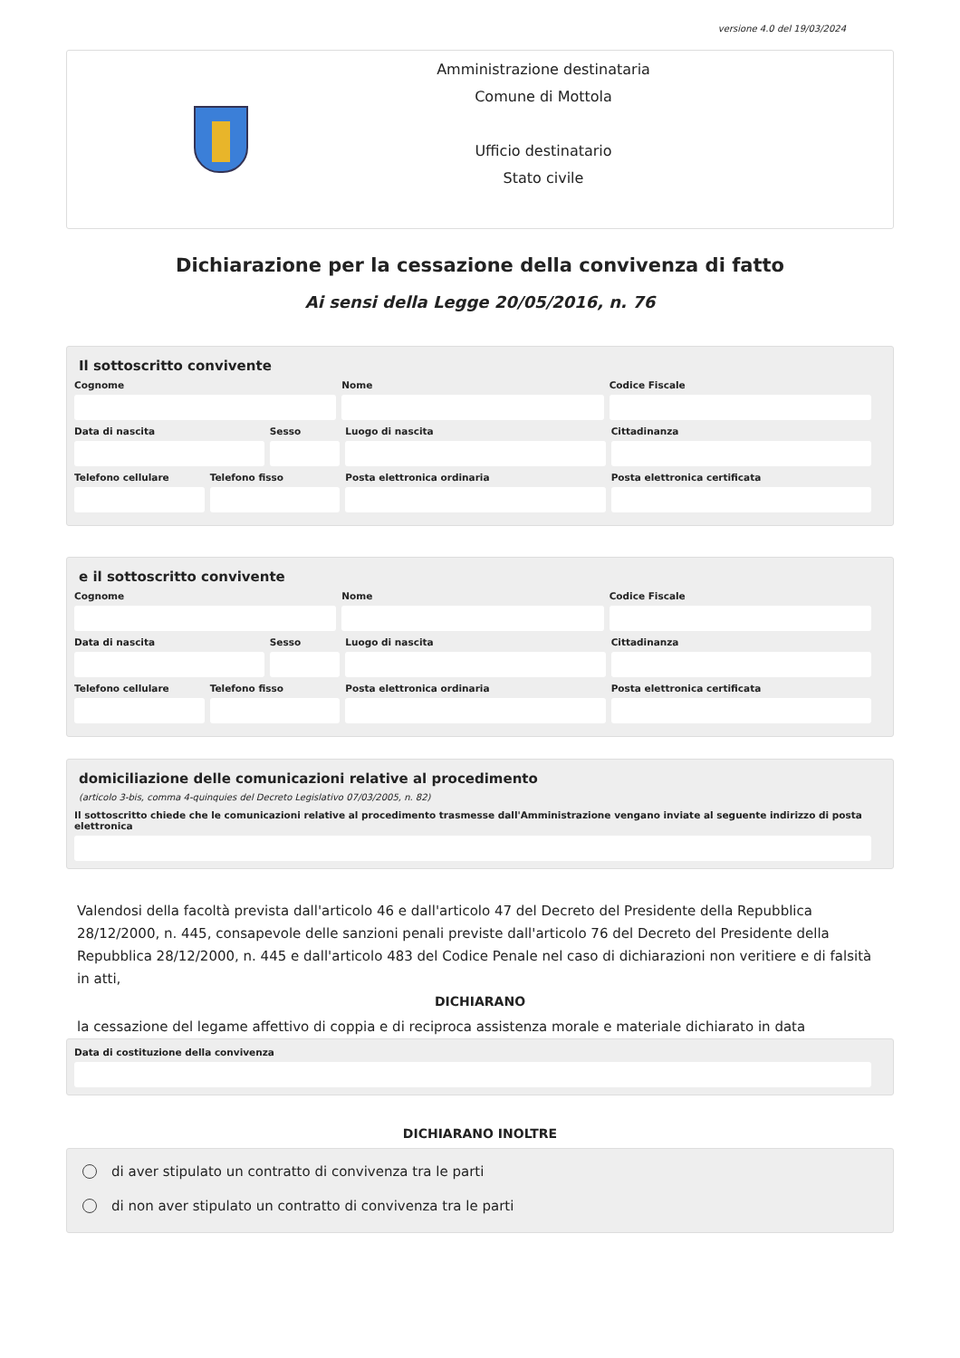versione 4.0 del 19/03/2024
Amministrazione destinataria
Comune di Mottola
Ufficio destinatario
Stato civile
Dichiarazione per la cessazione della convivenza di fatto
Ai sensi della Legge 20/05/2016, n. 76
Il sottoscritto convivente
Cognome Nome Codice Fiscale
Data di nascita Sesso Luogo di nascita Cittadinanza
Telefono cellulare Telefono fisso Posta elettronica ordinaria Posta elettronica certificata
e il sottoscritto convivente
Cognome Nome Codice Fiscale
Data di nascita Sesso Luogo di nascita Cittadinanza
Telefono cellulare Telefono fisso Posta elettronica ordinaria Posta elettronica certificata
domiciliazione delle comunicazioni relative al procedimento
(articolo 3-bis, comma 4-quinquies del Decreto Legislativo 07/03/2005, n. 82)
Il sottoscritto chiede che le comunicazioni relative al procedimento trasmesse dall'Amministrazione vengano inviate al seguente indirizzo di posta elettronica
Valendosi della facoltà prevista dall'articolo 46 e dall'articolo 47 del Decreto del Presidente della Repubblica 28/12/2000, n. 445, consapevole delle sanzioni penali previste dall'articolo 76 del Decreto del Presidente della Repubblica 28/12/2000, n. 445 e dall'articolo 483 del Codice Penale nel caso di dichiarazioni non veritiere e di falsità in atti,
DICHIARANO
la cessazione del legame affettivo di coppia e di reciproca assistenza morale e materiale dichiarato in data
Data di costituzione della convivenza
DICHIARANO INOLTRE
di aver stipulato un contratto di convivenza tra le parti
di non aver stipulato un contratto di convivenza tra le parti